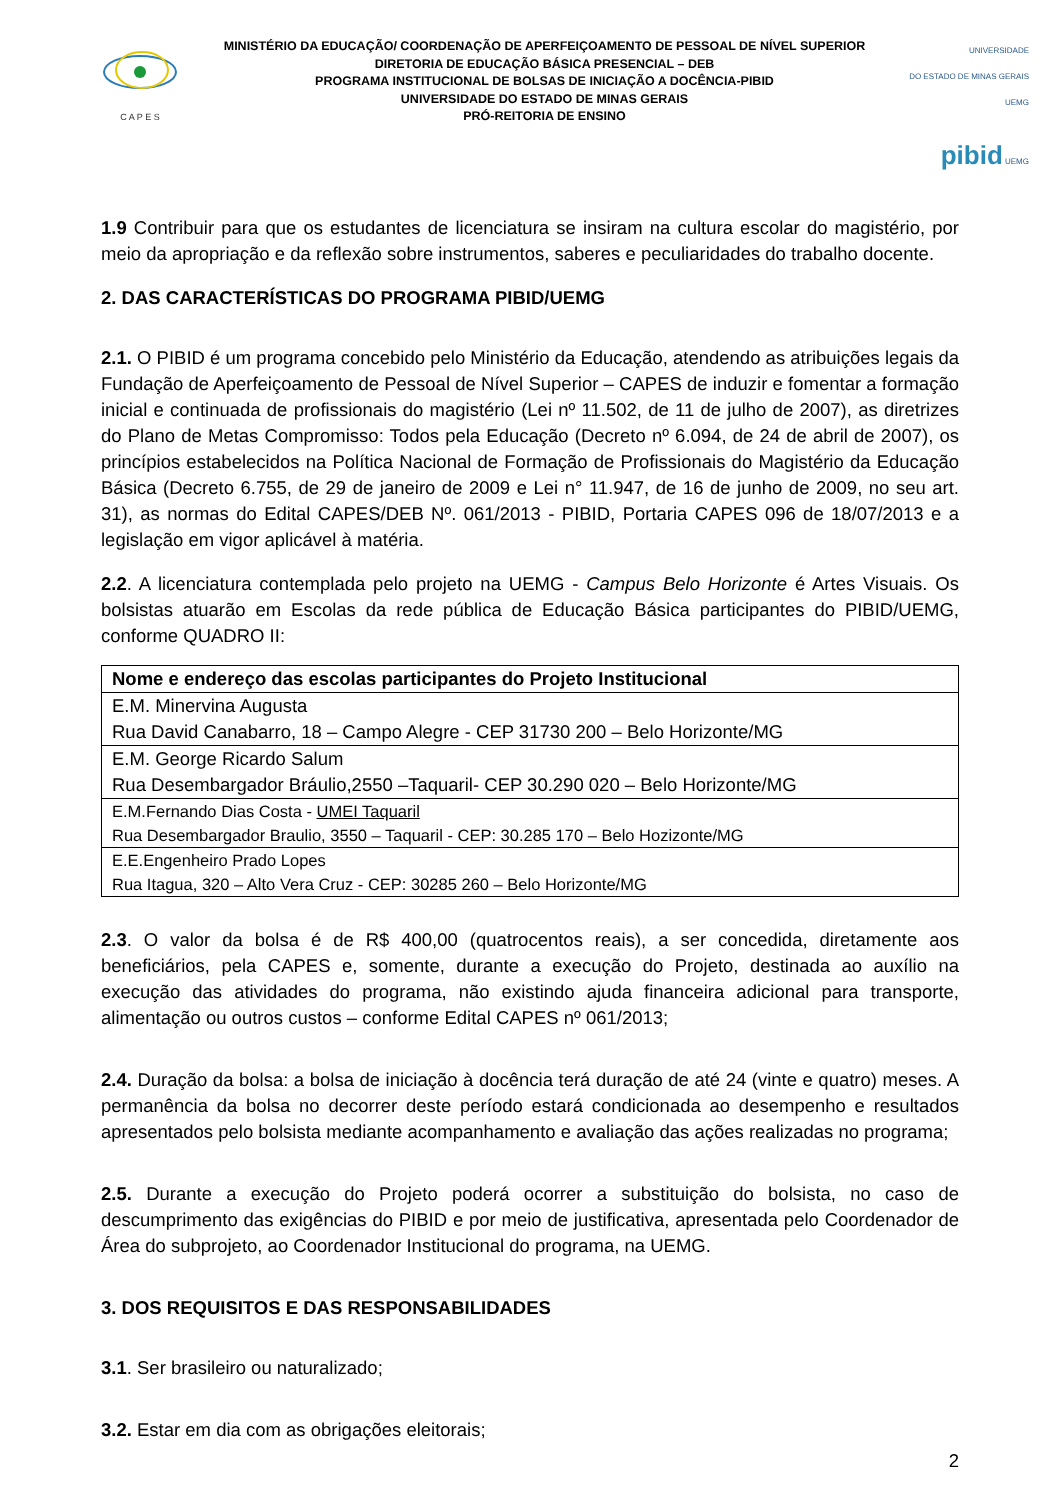C A P E S
MINISTÉRIO DA EDUCAÇÃO/ COORDENAÇÃO DE APERFEIÇOAMENTO DE PESSOAL DE NÍVEL SUPERIOR
DIRETORIA DE EDUCAÇÃO BÁSICA PRESENCIAL – DEB
PROGRAMA INSTITUCIONAL DE BOLSAS DE INICIAÇÃO A DOCÊNCIA-PIBID
UNIVERSIDADE DO ESTADO DE MINAS GERAIS
PRÓ-REITORIA DE ENSINO
UNIVERSIDADE
DO ESTADO DE MINAS GERAIS UEMG
pibid UEMG
1.9 Contribuir para que os estudantes de licenciatura se insiram na cultura escolar do magistério, por meio da apropriação e da reflexão sobre instrumentos, saberes e peculiaridades do trabalho docente.
2. DAS CARACTERÍSTICAS DO PROGRAMA PIBID/UEMG
2.1. O PIBID é um programa concebido pelo Ministério da Educação, atendendo as atribuições legais da Fundação de Aperfeiçoamento de Pessoal de Nível Superior – CAPES de induzir e fomentar a formação inicial e continuada de profissionais do magistério (Lei nº 11.502, de 11 de julho de 2007), as diretrizes do Plano de Metas Compromisso: Todos pela Educação (Decreto nº 6.094, de 24 de abril de 2007), os princípios estabelecidos na Política Nacional de Formação de Profissionais do Magistério da Educação Básica (Decreto 6.755, de 29 de janeiro de 2009 e Lei n° 11.947, de 16 de junho de 2009, no seu art. 31), as normas do Edital CAPES/DEB Nº. 061/2013 - PIBID, Portaria CAPES 096 de 18/07/2013 e a legislação em vigor aplicável à matéria.
2.2. A licenciatura contemplada pelo projeto na UEMG - Campus Belo Horizonte é Artes Visuais. Os bolsistas atuarão em Escolas da rede pública de Educação Básica participantes do PIBID/UEMG, conforme QUADRO II:
| Nome e endereço das escolas participantes do Projeto Institucional |
| --- |
| E.M. Minervina Augusta Rua David Canabarro, 18 – Campo Alegre - CEP 31730 200 – Belo Horizonte/MG |
| E.M. George Ricardo Salum Rua Desembargador Bráulio,2550 –Taquaril- CEP 30.290 020 – Belo Horizonte/MG |
| E.M.Fernando Dias Costa - UMEI Taquaril Rua Desembargador Braulio, 3550 – Taquaril - CEP: 30.285 170 – Belo Hozizonte/MG |
| E.E.Engenheiro Prado Lopes Rua Itagua, 320 – Alto Vera Cruz - CEP: 30285 260 – Belo Horizonte/MG |
2.3. O valor da bolsa é de R$ 400,00 (quatrocentos reais), a ser concedida, diretamente aos beneficiários, pela CAPES e, somente, durante a execução do Projeto, destinada ao auxílio na execução das atividades do programa, não existindo ajuda financeira adicional para transporte, alimentação ou outros custos – conforme Edital CAPES nº 061/2013;
2.4. Duração da bolsa: a bolsa de iniciação à docência terá duração de até 24 (vinte e quatro) meses. A permanência da bolsa no decorrer deste período estará condicionada ao desempenho e resultados apresentados pelo bolsista mediante acompanhamento e avaliação das ações realizadas no programa;
2.5. Durante a execução do Projeto poderá ocorrer a substituição do bolsista, no caso de descumprimento das exigências do PIBID e por meio de justificativa, apresentada pelo Coordenador de Área do subprojeto, ao Coordenador Institucional do programa, na UEMG.
3. DOS REQUISITOS E DAS RESPONSABILIDADES
3.1. Ser brasileiro ou naturalizado;
3.2. Estar em dia com as obrigações eleitorais;
2